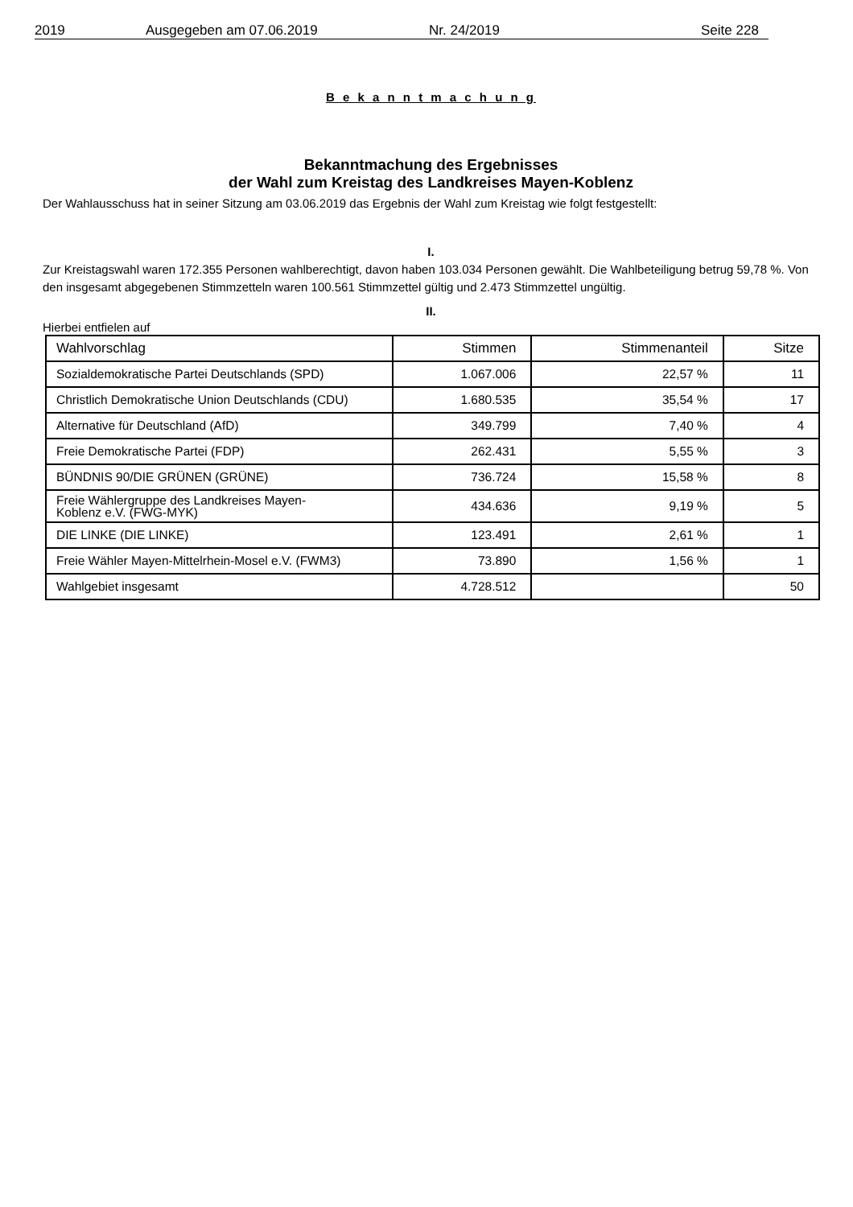2019 Ausgegeben am 07.06.2019 Nr. 24/2019 Seite 228
B e k a n n t m a c h u n g
Bekanntmachung des Ergebnisses
der Wahl zum Kreistag des Landkreises Mayen-Koblenz
Der Wahlausschuss hat in seiner Sitzung am 03.06.2019 das Ergebnis der Wahl zum Kreistag wie folgt festgestellt:
I.
Zur Kreistagswahl waren 172.355 Personen wahlberechtigt, davon haben 103.034 Personen gewählt. Die Wahlbeteiligung betrug 59,78 %. Von den insgesamt abgegebenen Stimmzetteln waren 100.561 Stimmzettel gültig und 2.473 Stimmzettel ungültig.
II.
Hierbei entfielen auf
| Wahlvorschlag | Stimmen | Stimmenanteil | Sitze |
| --- | --- | --- | --- |
| Sozialdemokratische Partei Deutschlands (SPD) | 1.067.006 | 22,57 % | 11 |
| Christlich Demokratische Union Deutschlands (CDU) | 1.680.535 | 35,54 % | 17 |
| Alternative für Deutschland (AfD) | 349.799 | 7,40 % | 4 |
| Freie Demokratische Partei (FDP) | 262.431 | 5,55 % | 3 |
| BÜNDNIS 90/DIE GRÜNEN (GRÜNE) | 736.724 | 15,58 % | 8 |
| Freie Wählergruppe des Landkreises Mayen- Koblenz e.V. (FWG-MYK) | 434.636 | 9,19 % | 5 |
| DIE LINKE (DIE LINKE) | 123.491 | 2,61 % | 1 |
| Freie Wähler Mayen-Mittelrhein-Mosel e.V. (FWM3) | 73.890 | 1,56 % | 1 |
| Wahlgebiet insgesamt | 4.728.512 | | 50 |